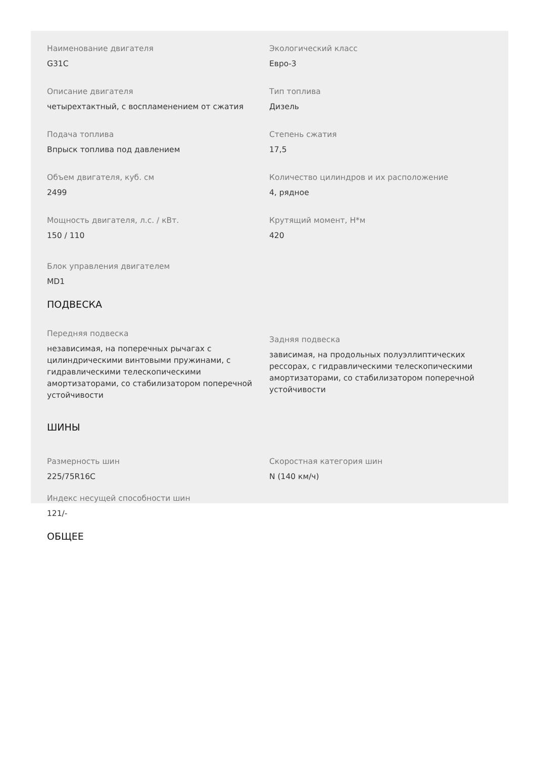Наименование двигателя
G31C
Экологический класс
Евро-3
Описание двигателя
четырехтактный, с воспламенением от сжатия
Тип топлива
Дизель
Подача топлива
Впрыск топлива под давлением
Степень сжатия
17,5
Объем двигателя, куб. см
2499
Количество цилиндров и их расположение
4, рядное
Мощность двигателя, л.с. / кВт.
150 / 110
Крутящий момент, Н*м
420
Блок управления двигателем
MD1
ПОДВЕСКА
Передняя подвеска
независимая, на поперечных рычагах с цилиндрическими винтовыми пружинами, с гидравлическими телескопическими амортизаторами, со стабилизатором поперечной устойчивости
Задняя подвеска
зависимая, на продольных полуэллиптических рессорах, с гидравлическими телескопическими амортизаторами, со стабилизатором поперечной устойчивости
ШИНЫ
Размерность шин
225/75R16C
Скоростная категория шин
N (140 км/ч)
Индекс несущей способности шин
121/-
ОБЩЕЕ